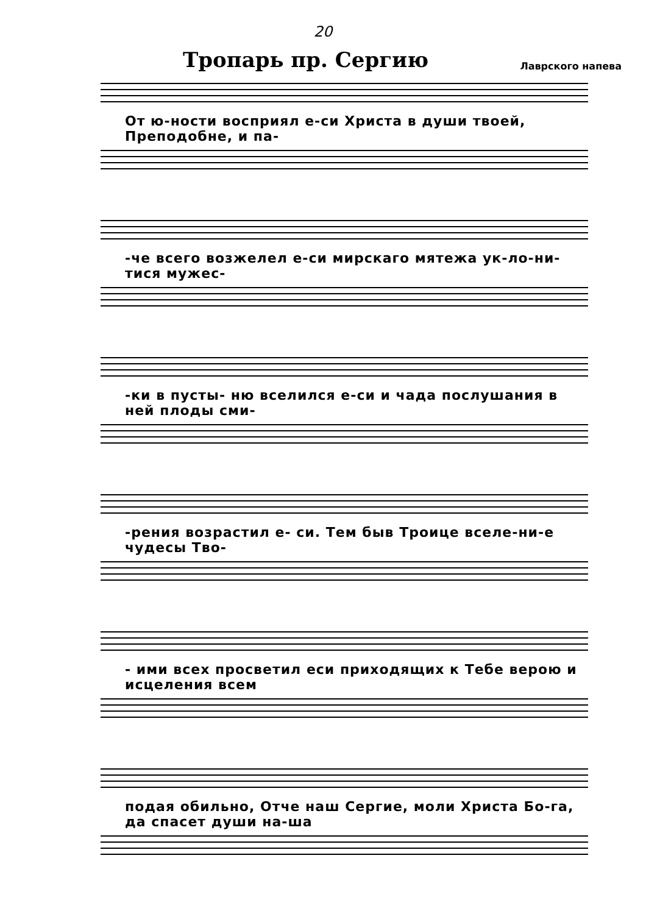20
Тропарь пр. Сергию
Лаврского напева
От ю-ности восприял е-си Христа в души твоей, Преподобне, и па-
-че всего возжелел е-си мирскаго мятежа ук-ло-ни-тися мужес-
-ки в пусты- ню вселился е-си и чада послушания в ней плоды сми-
-рения возрастил е- си. Тем быв Троице вселе-ни-е чудесы Тво-
- ими всех просветил еси приходящих к Тебе верою и исцеления всем
подая обильно, Отче наш Сергие, моли Христа Бо-га, да спасет души на-ша